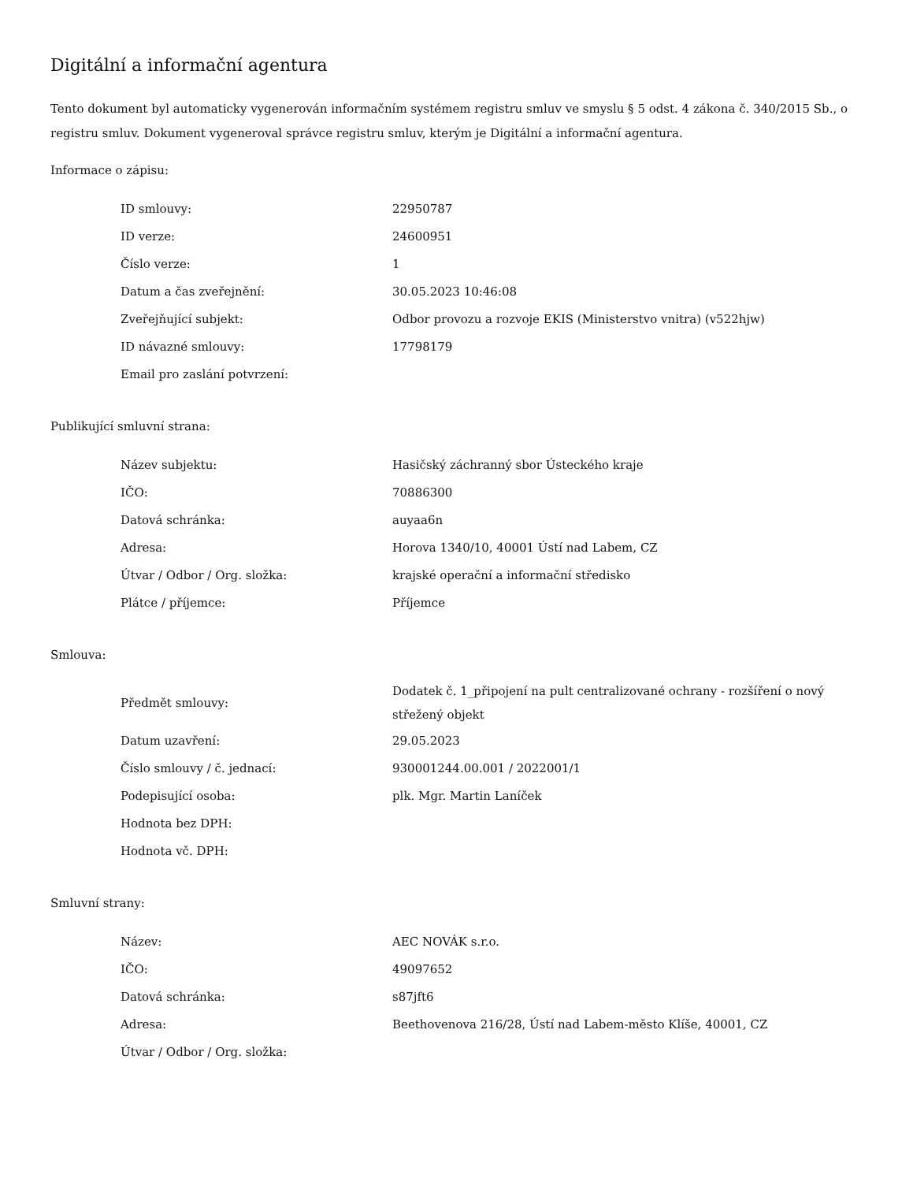Digitální a informační agentura
Tento dokument byl automaticky vygenerován informačním systémem registru smluv ve smyslu § 5 odst. 4 zákona č. 340/2015 Sb., o registru smluv. Dokument vygeneroval správce registru smluv, kterým je Digitální a informační agentura.
Informace o zápisu:
| ID smlouvy: | 22950787 |
| ID verze: | 24600951 |
| Číslo verze: | 1 |
| Datum a čas zveřejnění: | 30.05.2023 10:46:08 |
| Zveřejňující subjekt: | Odbor provozu a rozvoje EKIS (Ministerstvo vnitra) (v522hjw) |
| ID návazné smlouvy: | 17798179 |
| Email pro zaslání potvrzení: | |
Publikující smluvní strana:
| Název subjektu: | Hasičský záchranný sbor Ústeckého kraje |
| IČO: | 70886300 |
| Datová schránka: | auyaa6n |
| Adresa: | Horova 1340/10, 40001 Ústí nad Labem, CZ |
| Útvar / Odbor / Org. složka: | krajské operační a informační středisko |
| Plátce / příjemce: | Příjemce |
Smlouva:
| Předmět smlouvy: | Dodatek č. 1_připojení na pult centralizované ochrany - rozšíření o nový střežený objekt |
| Datum uzavření: | 29.05.2023 |
| Číslo smlouvy / č. jednací: | 930001244.00.001 / 2022001/1 |
| Podepisující osoba: | plk. Mgr. Martin Laníček |
| Hodnota bez DPH: | |
| Hodnota vč. DPH: | |
Smluvní strany:
| Název: | AEC NOVÁK s.r.o. |
| IČO: | 49097652 |
| Datová schránka: | s87jft6 |
| Adresa: | Beethovenova 216/28, Ústí nad Labem-město Klíše, 40001, CZ |
| Útvar / Odbor / Org. složka: | |